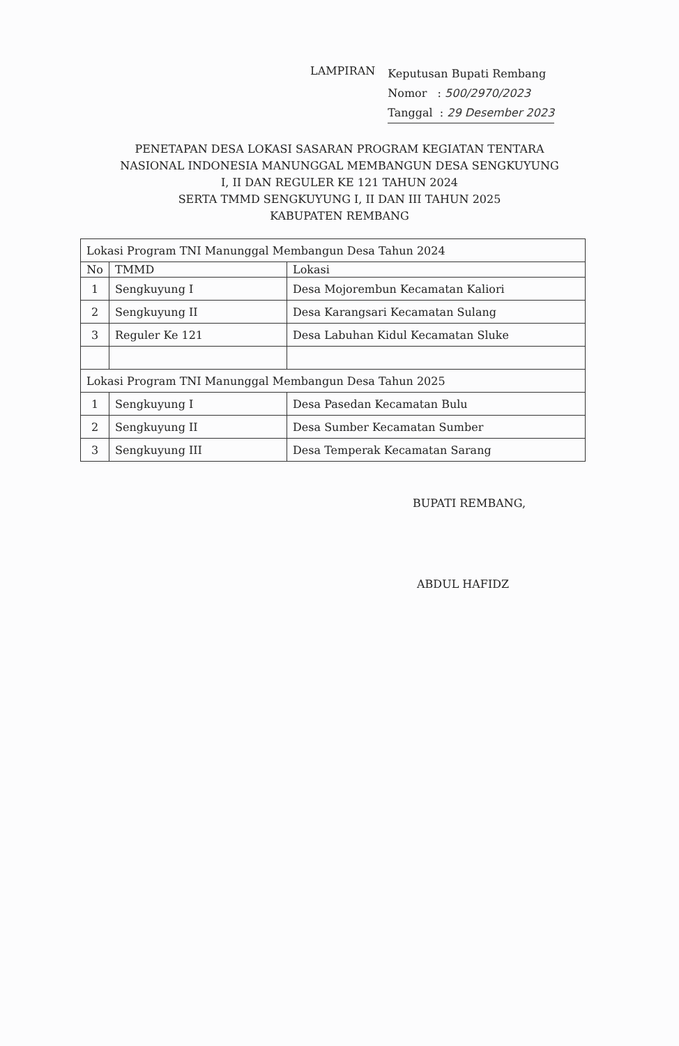LAMPIRAN
Keputusan Bupati Rembang
Nomor : 500/2970/2023
Tanggal : 29 Desember 2023
PENETAPAN DESA LOKASI SASARAN PROGRAM KEGIATAN TENTARA
NASIONAL INDONESIA MANUNGGAL MEMBANGUN DESA SENGKUYUNG
I, II DAN REGULER KE 121 TAHUN 2024
SERTA TMMD SENGKUYUNG I, II DAN III TAHUN 2025
KABUPATEN REMBANG
| Lokasi Program TNI Manunggal Membangun Desa Tahun 2024 | | |
| No | TMMD | Lokasi |
| 1 | Sengkuyung I | Desa Mojorembun Kecamatan Kaliori |
| 2 | Sengkuyung II | Desa Karangsari Kecamatan Sulang |
| 3 | Reguler Ke 121 | Desa Labuhan Kidul Kecamatan Sluke |
| Lokasi Program TNI Manunggal Membangun Desa Tahun 2025 | | |
| 1 | Sengkuyung I | Desa Pasedan Kecamatan Bulu |
| 2 | Sengkuyung II | Desa Sumber Kecamatan Sumber |
| 3 | Sengkuyung III | Desa Temperak Kecamatan Sarang |
BUPATI REMBANG,
ABDUL HAFIDZ